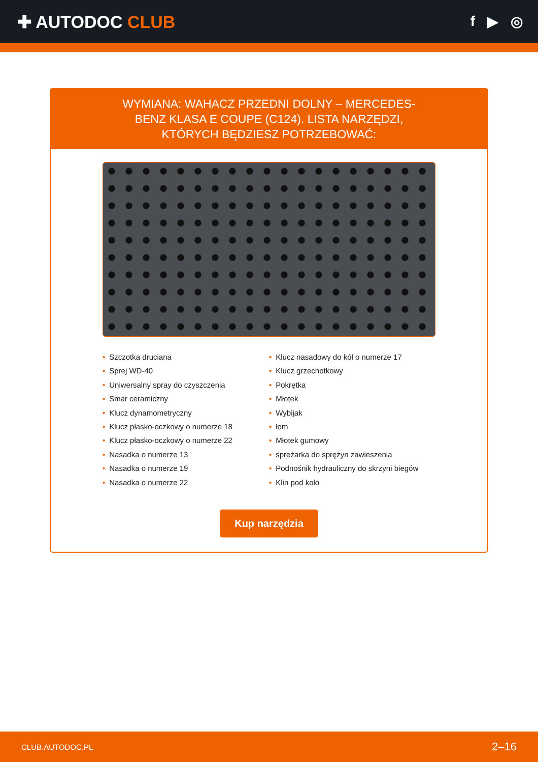✚ AUTODOC CLUB
f ▶ ◎
WYMIANA: WAHACZ PRZEDNI DOLNY – MERCEDES-BENZ KLASA E COUPE (C124). LISTA NARZĘDZI, KTÓRYCH BĘDZIESZ POTRZEBOWAĆ:
• Szczotka druciana
• Sprej WD-40
• Uniwersalny spray do czyszczenia
• Smar ceramiczny
• Klucz dynamometryczny
• Klucz płasko-oczkowy o numerze 18
• Klucz płasko-oczkowy o numerze 22
• Nasadka o numerze 13
• Nasadka o numerze 19
• Nasadka o numerze 22
• Klucz nasadowy do kół o numerze 17
• Klucz grzechotkowy
• Pokrętka
• Młotek
• Wybijak
• łom
• Młotek gumowy
• spreżarka do sprężyn zawieszenia
• Podnośnik hydrauliczny do skrzyni biegów
• Klin pod koło
Kup narzędzia
CLUB.AUTODOC.PL 2–16